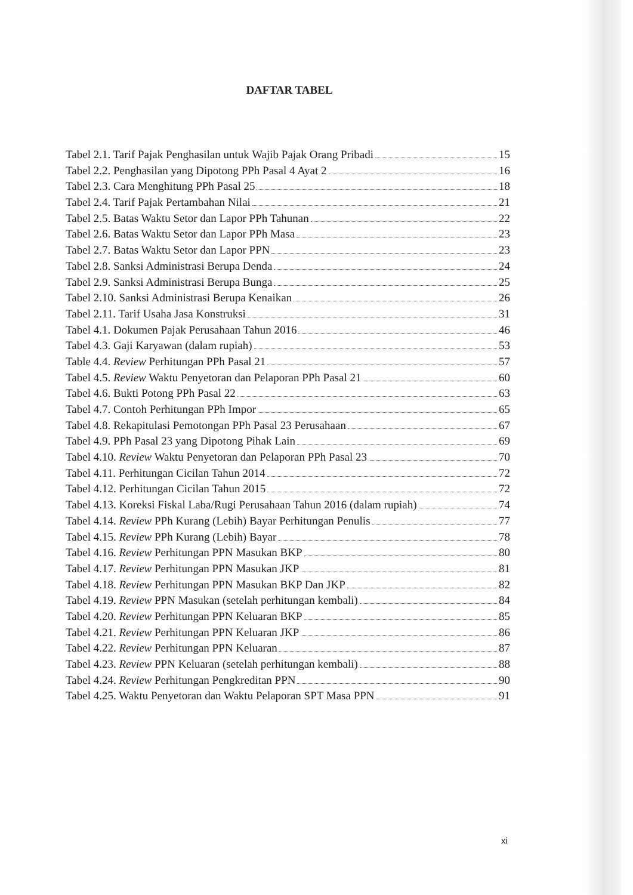DAFTAR TABEL
Tabel 2.1. Tarif Pajak Penghasilan untuk Wajib Pajak Orang Pribadi 15
Tabel 2.2. Penghasilan yang Dipotong PPh Pasal 4 Ayat 2 16
Tabel 2.3. Cara Menghitung PPh Pasal 25 18
Tabel 2.4. Tarif Pajak Pertambahan Nilai 21
Tabel 2.5. Batas Waktu Setor dan Lapor PPh Tahunan 22
Tabel 2.6. Batas Waktu Setor dan Lapor PPh Masa 23
Tabel 2.7. Batas Waktu Setor dan Lapor PPN 23
Tabel 2.8. Sanksi Administrasi Berupa Denda 24
Tabel 2.9. Sanksi Administrasi Berupa Bunga 25
Tabel 2.10. Sanksi Administrasi Berupa Kenaikan 26
Tabel 2.11. Tarif Usaha Jasa Konstruksi 31
Tabel 4.1. Dokumen Pajak Perusahaan Tahun 2016 46
Tabel 4.3. Gaji Karyawan (dalam rupiah) 53
Table 4.4. Review Perhitungan PPh Pasal 21 57
Tabel 4.5. Review Waktu Penyetoran dan Pelaporan PPh Pasal 21 60
Tabel 4.6. Bukti Potong PPh Pasal 22 63
Tabel 4.7. Contoh Perhitungan PPh Impor 65
Tabel 4.8. Rekapitulasi Pemotongan PPh Pasal 23 Perusahaan 67
Tabel 4.9. PPh Pasal 23 yang Dipotong Pihak Lain 69
Tabel 4.10. Review Waktu Penyetoran dan Pelaporan PPh Pasal 23 70
Tabel 4.11. Perhitungan Cicilan Tahun 2014 72
Tabel 4.12. Perhitungan Cicilan Tahun 2015 72
Tabel 4.13. Koreksi Fiskal Laba/Rugi Perusahaan Tahun 2016 (dalam rupiah) 74
Tabel 4.14. Review PPh Kurang (Lebih) Bayar Perhitungan Penulis 77
Tabel 4.15. Review PPh Kurang (Lebih) Bayar 78
Tabel 4.16. Review Perhitungan PPN Masukan BKP 80
Tabel 4.17. Review Perhitungan PPN Masukan JKP 81
Tabel 4.18. Review Perhitungan PPN Masukan BKP Dan JKP 82
Tabel 4.19. Review PPN Masukan (setelah perhitungan kembali) 84
Tabel 4.20. Review Perhitungan PPN Keluaran BKP 85
Tabel 4.21. Review Perhitungan PPN Keluaran JKP 86
Tabel 4.22. Review Perhitungan PPN Keluaran 87
Tabel 4.23. Review PPN Keluaran (setelah perhitungan kembali) 88
Tabel 4.24. Review Perhitungan Pengkreditan PPN 90
Tabel 4.25. Waktu Penyetoran dan Waktu Pelaporan SPT Masa PPN 91
xi